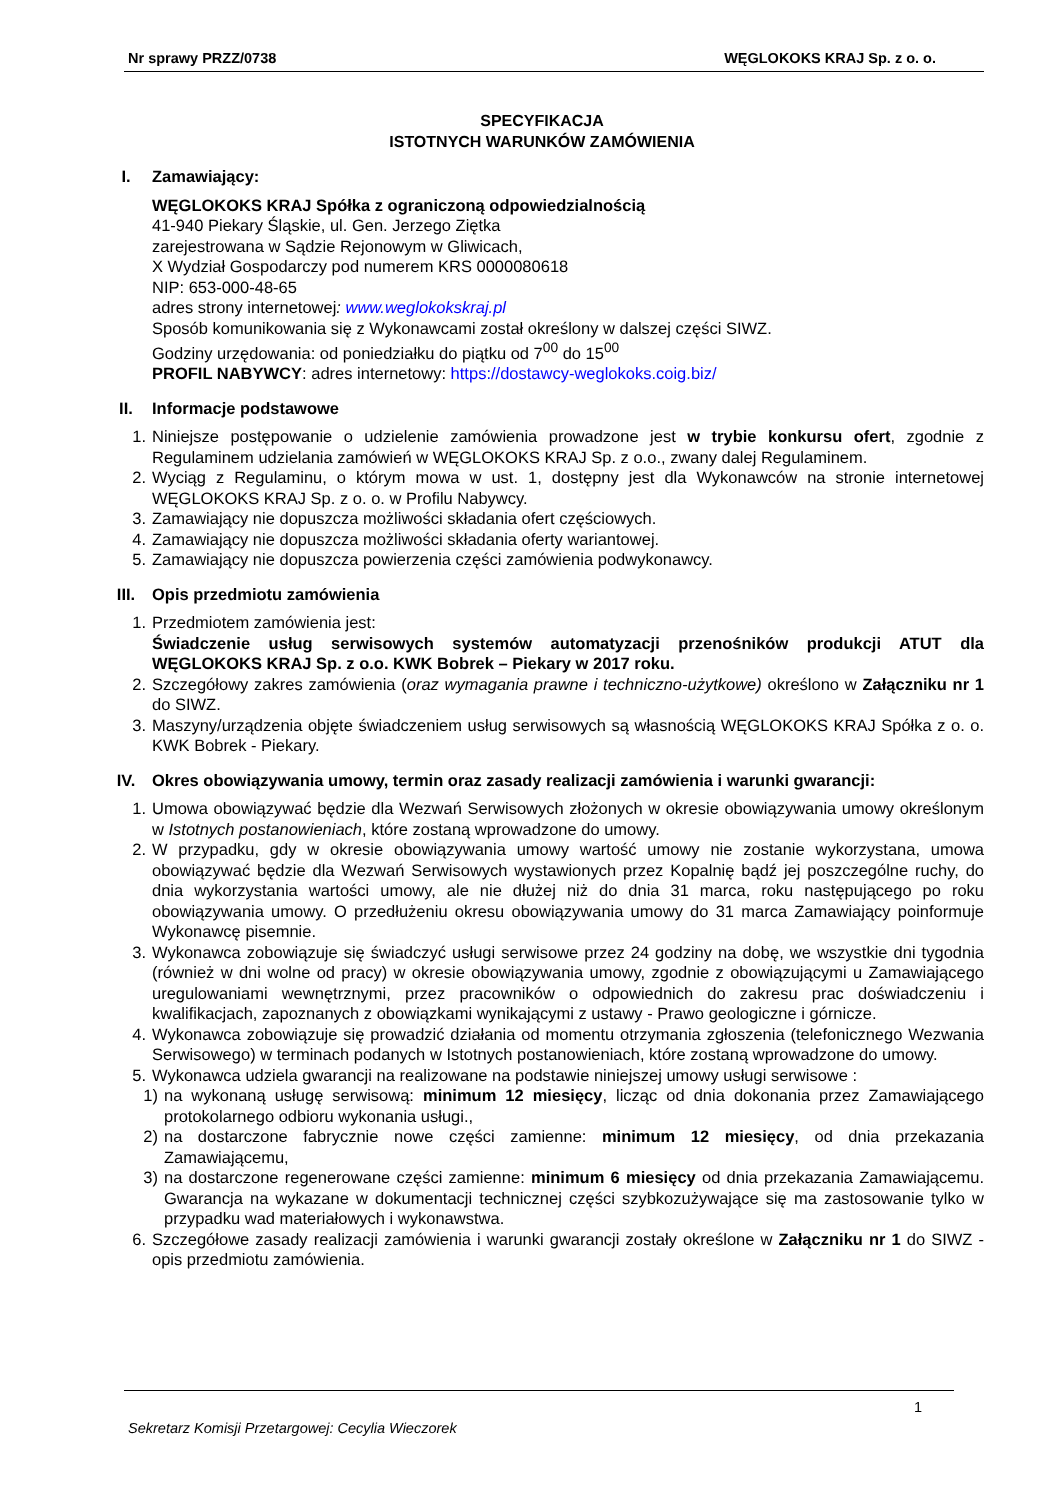Nr sprawy PRZZ/0738 WĘGLOKOKS KRAJ Sp. z o. o.
SPECYFIKACJA
ISTOTNYCH WARUNKÓW ZAMÓWIENIA
I. Zamawiający:
WĘGLOKOKS KRAJ Spółka z ograniczoną odpowiedzialnością
41-940 Piekary Śląskie, ul. Gen. Jerzego Ziętka
zarejestrowana w Sądzie Rejonowym w Gliwicach,
X Wydział Gospodarczy pod numerem KRS 0000080618
NIP: 653-000-48-65
adres strony internetowej: www.weglokokskraj.pl
Sposób komunikowania się z Wykonawcami został określony w dalszej części SIWZ.
Godziny urzędowania: od poniedziałku do piątku od 7<sup>00</sup> do 15<sup>00</sup>
PROFIL NABYWCY: adres internetowy: https://dostawcy-weglokoks.coig.biz/
II. Informacje podstawowe
1. Niniejsze postępowanie o udzielenie zamówienia prowadzone jest w trybie konkursu ofert, zgodnie z Regulaminem udzielania zamówień w WĘGLOKOKS KRAJ Sp. z o.o., zwany dalej Regulaminem.
2. Wyciąg z Regulaminu, o którym mowa w ust. 1, dostępny jest dla Wykonawców na stronie internetowej WĘGLOKOKS KRAJ Sp. z o. o. w Profilu Nabywcy.
3. Zamawiający nie dopuszcza możliwości składania ofert częściowych.
4. Zamawiający nie dopuszcza możliwości składania oferty wariantowej.
5. Zamawiający nie dopuszcza powierzenia części zamówienia podwykonawcy.
III. Opis przedmiotu zamówienia
1. Przedmiotem zamówienia jest:
Świadczenie usług serwisowych systemów automatyzacji przenośników produkcji ATUT dla WĘGLOKOKS KRAJ Sp. z o.o. KWK Bobrek – Piekary w 2017 roku.
2. Szczegółowy zakres zamówienia (oraz wymagania prawne i techniczno-użytkowe) określono w Załączniku nr 1 do SIWZ.
3. Maszyny/urządzenia objęte świadczeniem usług serwisowych są własnością WĘGLOKOKS KRAJ Spółka z o. o. KWK Bobrek - Piekary.
IV. Okres obowiązywania umowy, termin oraz zasady realizacji zamówienia i warunki gwarancji:
1. Umowa obowiązywać będzie dla Wezwań Serwisowych złożonych w okresie obowiązywania umowy określonym w Istotnych postanowieniach, które zostaną wprowadzone do umowy.
2. W przypadku, gdy w okresie obowiązywania umowy wartość umowy nie zostanie wykorzystana, umowa obowiązywać będzie dla Wezwań Serwisowych wystawionych przez Kopalnię bądź jej poszczególne ruchy, do dnia wykorzystania wartości umowy, ale nie dłużej niż do dnia 31 marca, roku następującego po roku obowiązywania umowy. O przedłużeniu okresu obowiązywania umowy do 31 marca Zamawiający poinformuje Wykonawcę pisemnie.
3. Wykonawca zobowiązuje się świadczyć usługi serwisowe przez 24 godziny na dobę, we wszystkie dni tygodnia (również w dni wolne od pracy) w okresie obowiązywania umowy, zgodnie z obowiązującymi u Zamawiającego uregulowaniami wewnętrznymi, przez pracowników o odpowiednich do zakresu prac doświadczeniu i kwalifikacjach, zapoznanych z obowiązkami wynikającymi z ustawy - Prawo geologiczne i górnicze.
4. Wykonawca zobowiązuje się prowadzić działania od momentu otrzymania zgłoszenia (telefonicznego Wezwania Serwisowego) w terminach podanych w Istotnych postanowieniach, które zostaną wprowadzone do umowy.
5. Wykonawca udziela gwarancji na realizowane na podstawie niniejszej umowy usługi serwisowe :
1) na wykonaną usługę serwisową: minimum 12 miesięcy, licząc od dnia dokonania przez Zamawiającego protokolarnego odbioru wykonania usługi.,
2) na dostarczone fabrycznie nowe części zamienne: minimum 12 miesięcy, od dnia przekazania Zamawiającemu,
3) na dostarczone regenerowane części zamienne: minimum 6 miesięcy od dnia przekazania Zamawiającemu. Gwarancja na wykazane w dokumentacji technicznej części szybkozużywające się ma zastosowanie tylko w przypadku wad materiałowych i wykonawstwa.
6. Szczegółowe zasady realizacji zamówienia i warunki gwarancji zostały określone w Załączniku nr 1 do SIWZ - opis przedmiotu zamówienia.
1
Sekretarz Komisji Przetargowej: Cecylia Wieczorek